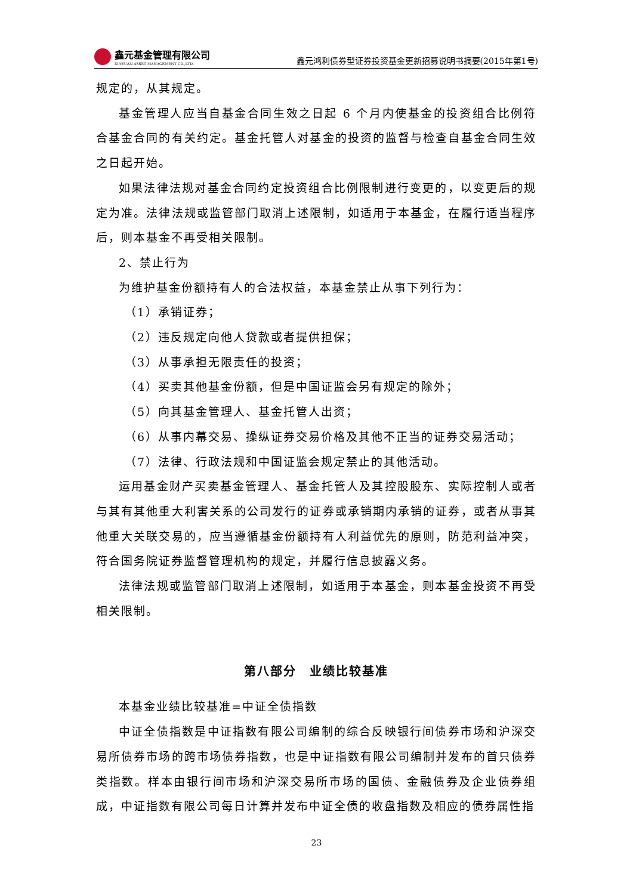鑫元基金管理有限公司
XINYUAN ASSET MANAGEMENT CO.,LTD.
鑫元鸿利债券型证券投资基金更新招募说明书摘要(2015年第1号)
规定的，从其规定。
基金管理人应当自基金合同生效之日起 6 个月内使基金的投资组合比例符合基金合同的有关约定。基金托管人对基金的投资的监督与检查自基金合同生效之日起开始。
如果法律法规对基金合同约定投资组合比例限制进行变更的，以变更后的规定为准。法律法规或监管部门取消上述限制，如适用于本基金，在履行适当程序后，则本基金不再受相关限制。
2、禁止行为
为维护基金份额持有人的合法权益，本基金禁止从事下列行为：
（1）承销证券；
（2）违反规定向他人贷款或者提供担保；
（3）从事承担无限责任的投资；
（4）买卖其他基金份额，但是中国证监会另有规定的除外；
（5）向其基金管理人、基金托管人出资；
（6）从事内幕交易、操纵证券交易价格及其他不正当的证券交易活动；
（7）法律、行政法规和中国证监会规定禁止的其他活动。
运用基金财产买卖基金管理人、基金托管人及其控股股东、实际控制人或者与其有其他重大利害关系的公司发行的证券或承销期内承销的证券，或者从事其他重大关联交易的，应当遵循基金份额持有人利益优先的原则，防范利益冲突，符合国务院证券监督管理机构的规定，并履行信息披露义务。
法律法规或监管部门取消上述限制，如适用于本基金，则本基金投资不再受相关限制。
第八部分　业绩比较基准
本基金业绩比较基准=中证全债指数
中证全债指数是中证指数有限公司编制的综合反映银行间债券市场和沪深交易所债券市场的跨市场债券指数，也是中证指数有限公司编制并发布的首只债券类指数。样本由银行间市场和沪深交易所市场的国债、金融债券及企业债券组成，中证指数有限公司每日计算并发布中证全债的收盘指数及相应的债券属性指
23